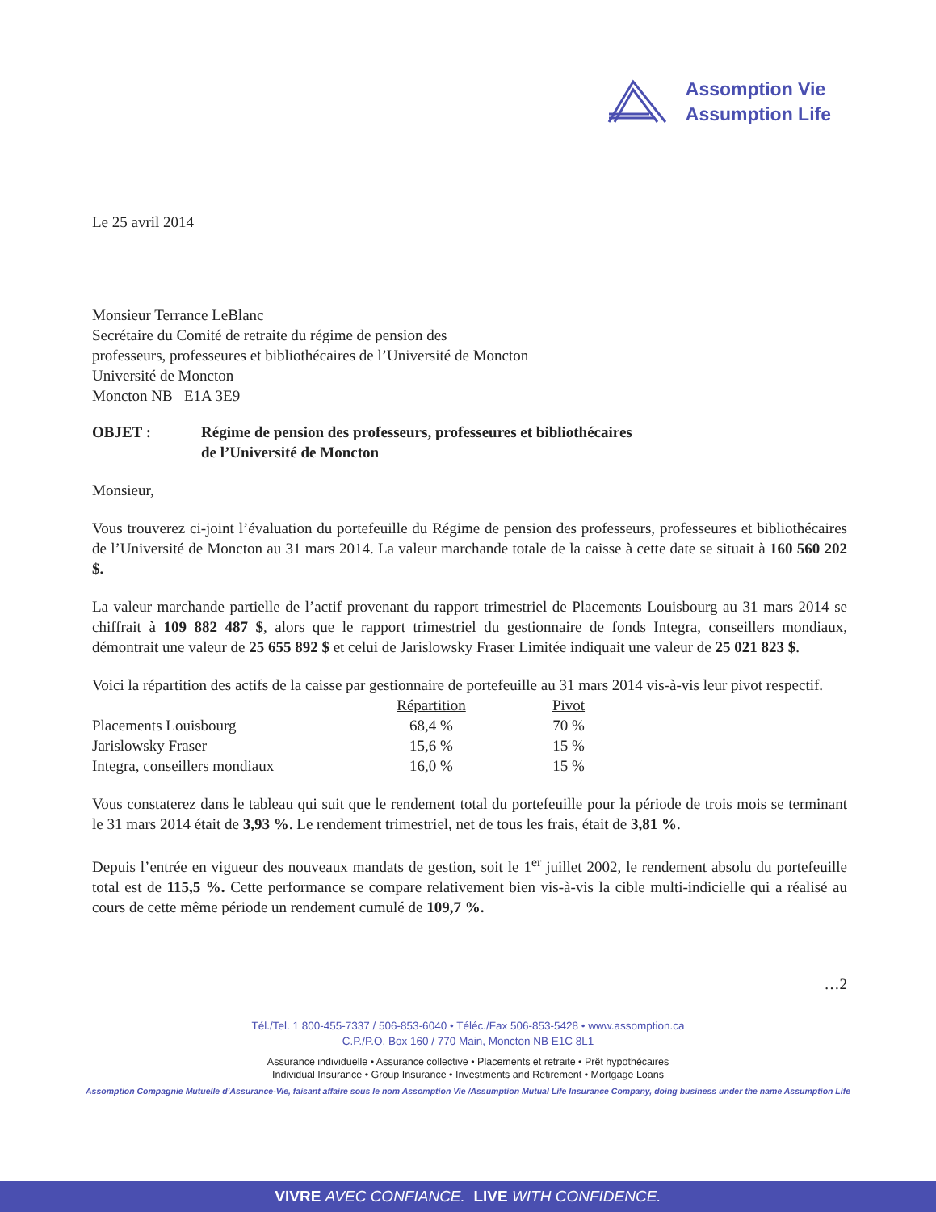Assomption Vie
Assumption Life
Le 25 avril 2014
Monsieur Terrance LeBlanc
Secrétaire du Comité de retraite du régime de pension des
professeurs, professeures et bibliothécaires de l’Université de Moncton
Université de Moncton
Moncton NB E1A 3E9
OBJET : Régime de pension des professeurs, professeures et bibliothécaires
de l’Université de Moncton
Monsieur,
Vous trouverez ci-joint l’évaluation du portefeuille du Régime de pension des professeurs, professeures et bibliothécaires de l’Université de Moncton au 31 mars 2014. La valeur marchande totale de la caisse à cette date se situait à 160 560 202 $.
La valeur marchande partielle de l’actif provenant du rapport trimestriel de Placements Louisbourg au 31 mars 2014 se chiffrait à 109 882 487 $, alors que le rapport trimestriel du gestionnaire de fonds Integra, conseillers mondiaux, démontrait une valeur de 25 655 892 $ et celui de Jarislowsky Fraser Limitée indiquait une valeur de 25 021 823 $.
Voici la répartition des actifs de la caisse par gestionnaire de portefeuille au 31 mars 2014 vis-à-vis leur pivot respectif.
| | Répartition | Pivot |
| --- | --- | --- |
| Placements Louisbourg | 68,4 % | 70 % |
| Jarislowsky Fraser | 15,6 % | 15 % |
| Integra, conseillers mondiaux | 16,0 % | 15 % |
Vous constaterez dans le tableau qui suit que le rendement total du portefeuille pour la période de trois mois se terminant le 31 mars 2014 était de 3,93 %. Le rendement trimestriel, net de tous les frais, était de 3,81 %.
Depuis l’entrée en vigueur des nouveaux mandats de gestion, soit le 1<sup>er</sup> juillet 2002, le rendement absolu du portefeuille total est de 115,5 %. Cette performance se compare relativement bien vis-à-vis la cible multi-indicielle qui a réalisé au cours de cette même période un rendement cumulé de 109,7 %.
…2
Tél./Tel. 1 800-455-7337 / 506-853-6040 • Téléc./Fax 506-853-5428 • www.assomption.ca
C.P./P.O. Box 160 / 770 Main, Moncton NB E1C 8L1
Assurance individuelle • Assurance collective • Placements et retraite • Prêt hypothécaires
Individual Insurance • Group Insurance • Investments and Retirement • Mortgage Loans
Assomption Compagnie Mutuelle d’Assurance-Vie, faisant affaire sous le nom Assomption Vie /Assumption Mutual Life Insurance Company, doing business under the name Assumption Life
VIVRE AVEC CONFIANCE. LIVE WITH CONFIDENCE.